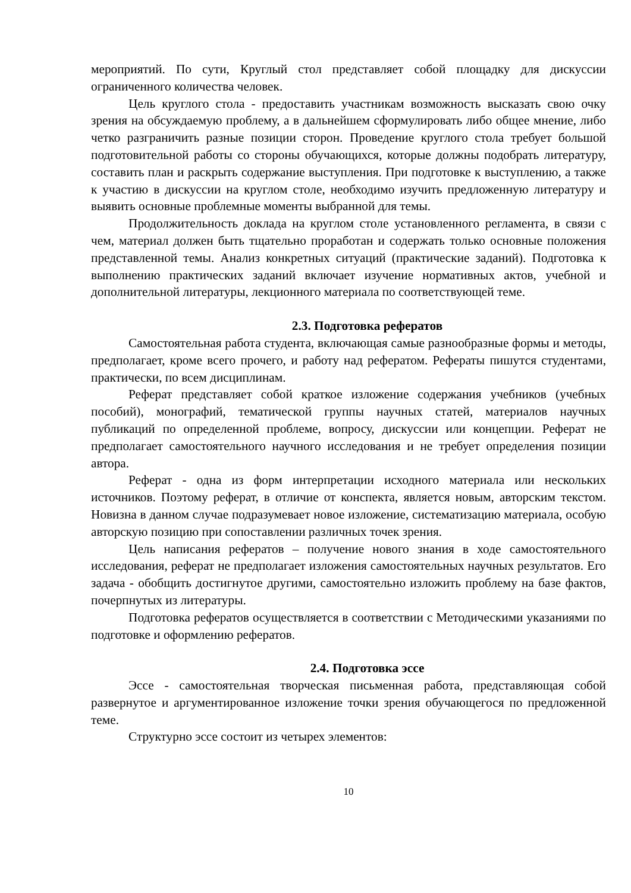мероприятий. По сути, Круглый стол представляет собой площадку для дискуссии ограниченного количества человек.
Цель круглого стола - предоставить участникам возможность высказать свою очку зрения на обсуждаемую проблему, а в дальнейшем сформулировать либо общее мнение, либо четко разграничить разные позиции сторон. Проведение круглого стола требует большой подготовительной работы со стороны обучающихся, которые должны подобрать литературу, составить план и раскрыть содержание выступления. При подготовке к выступлению, а также к участию в дискуссии на круглом столе, необходимо изучить предложенную литературу и выявить основные проблемные моменты выбранной для темы.
Продолжительность доклада на круглом столе установленного регламента, в связи с чем, материал должен быть тщательно проработан и содержать только основные положения представленной темы. Анализ конкретных ситуаций (практические заданий). Подготовка к выполнению практических заданий включает изучение нормативных актов, учебной и дополнительной литературы, лекционного материала по соответствующей теме.
2.3. Подготовка рефератов
Самостоятельная работа студента, включающая самые разнообразные формы и методы, предполагает, кроме всего прочего, и работу над рефератом. Рефераты пишутся студентами, практически, по всем дисциплинам.
Реферат представляет собой краткое изложение содержания учебников (учебных пособий), монографий, тематической группы научных статей, материалов научных публикаций по определенной проблеме, вопросу, дискуссии или концепции. Реферат не предполагает самостоятельного научного исследования и не требует определения позиции автора.
Реферат - одна из форм интерпретации исходного материала или нескольких источников. Поэтому реферат, в отличие от конспекта, является новым, авторским текстом. Новизна в данном случае подразумевает новое изложение, систематизацию материала, особую авторскую позицию при сопоставлении различных точек зрения.
Цель написания рефератов – получение нового знания в ходе самостоятельного исследования, реферат не предполагает изложения самостоятельных научных результатов. Его задача - обобщить достигнутое другими, самостоятельно изложить проблему на базе фактов, почерпнутых из литературы.
Подготовка рефератов осуществляется в соответствии с Методическими указаниями по подготовке и оформлению рефератов.
2.4. Подготовка эссе
Эссе - самостоятельная творческая письменная работа, представляющая собой развернутое и аргументированное изложение точки зрения обучающегося по предложенной теме.
Структурно эссе состоит из четырех элементов:
10